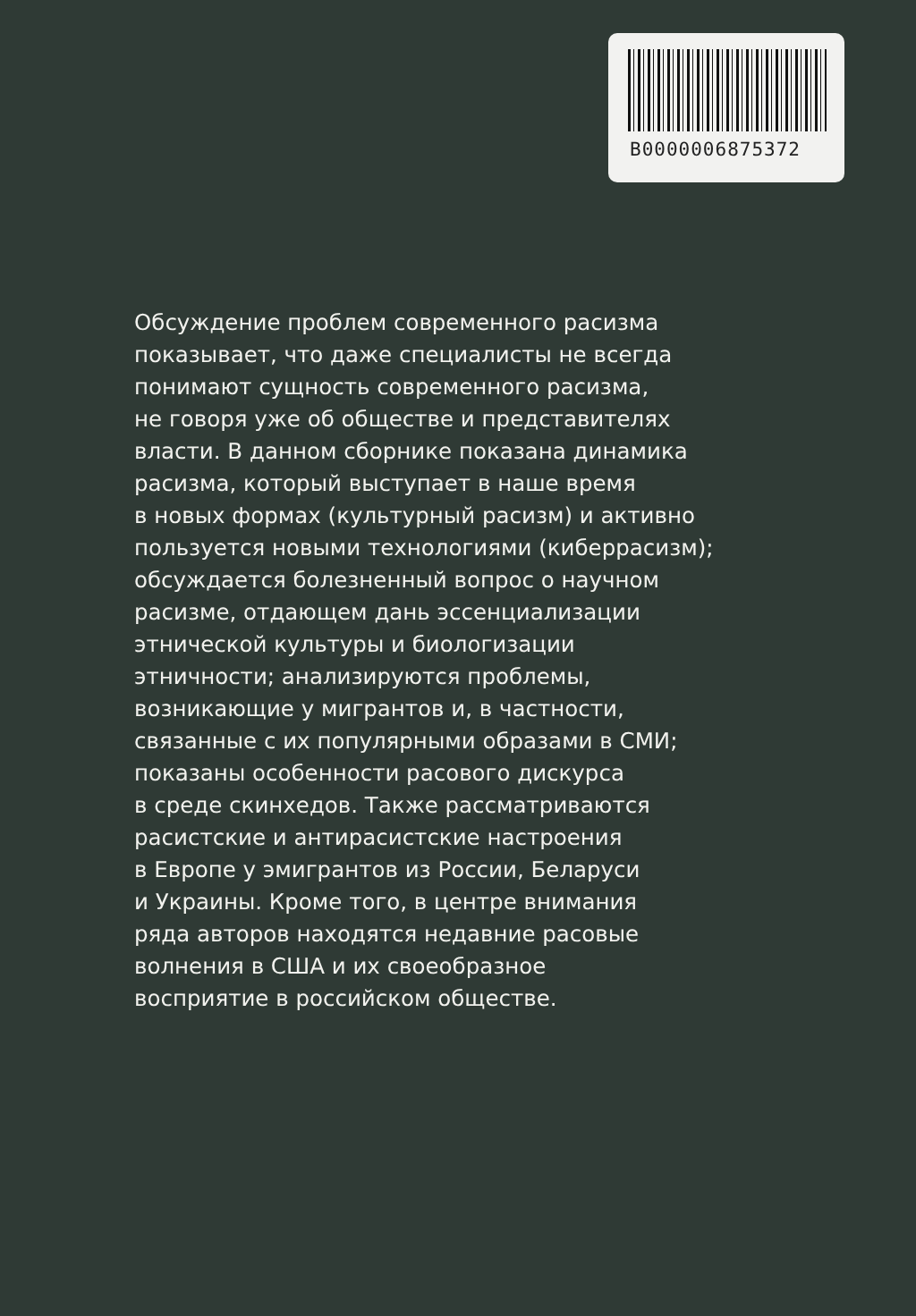B0000006875372
Обсуждение проблем современного расизма
показывает, что даже специалисты не всегда
понимают сущность современного расизма,
не говоря уже об обществе и представителях
власти. В данном сборнике показана динамика
расизма, который выступает в наше время
в новых формах (культурный расизм) и активно
пользуется новыми технологиями (киберрасизм);
обсуждается болезненный вопрос о научном
расизме, отдающем дань эссенциализации
этнической культуры и биологизации
этничности; анализируются проблемы,
возникающие у мигрантов и, в частности,
связанные с их популярными образами в СМИ;
показаны особенности расового дискурса
в среде скинхедов. Также рассматриваются
расистские и антирасистские настроения
в Европе у эмигрантов из России, Беларуси
и Украины. Кроме того, в центре внимания
ряда авторов находятся недавние расовые
волнения в США и их своеобразное
восприятие в российском обществе.